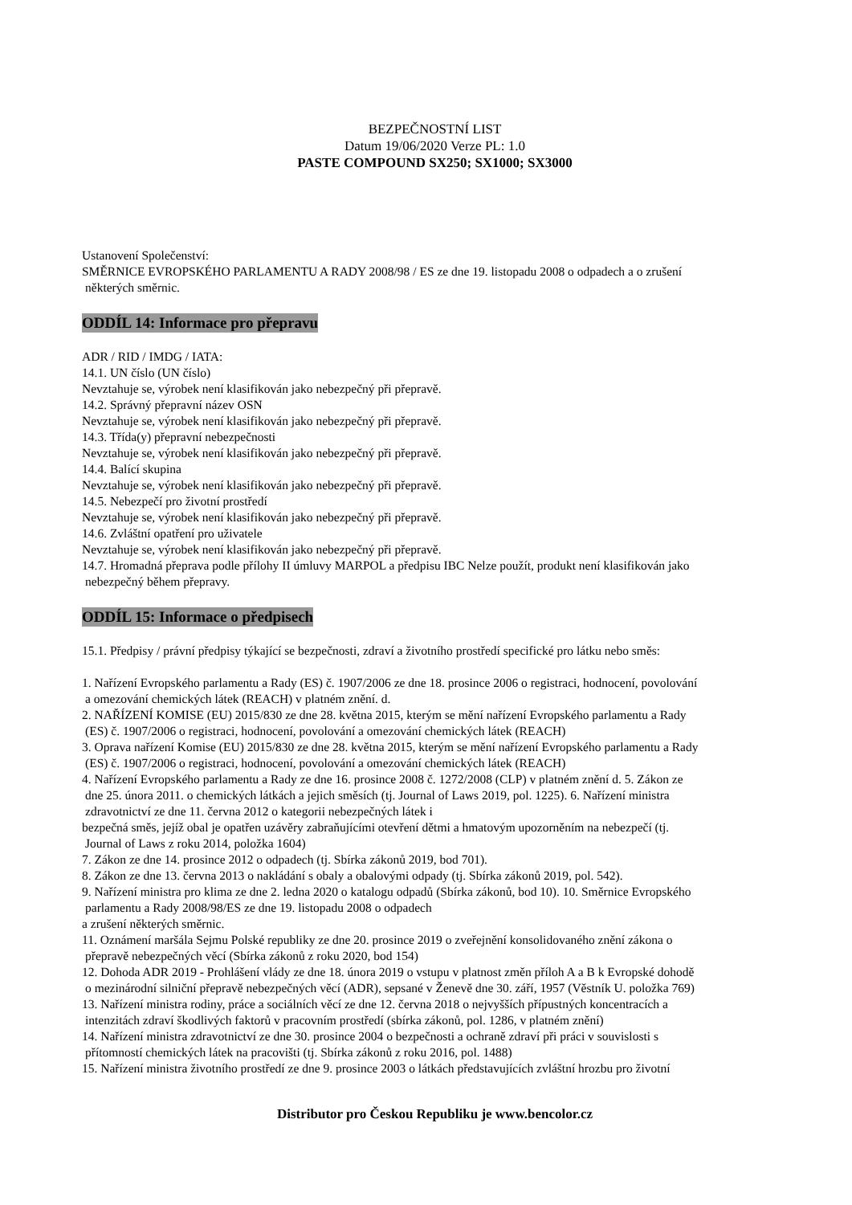BEZPEČNOSTNÍ LIST
Datum 19/06/2020 Verze PL: 1.0
PASTE COMPOUND SX250; SX1000; SX3000
Ustanovení Společenství:
SMĚRNICE EVROPSKÉHO PARLAMENTU A RADY 2008/98 / ES ze dne 19. listopadu 2008 o odpadech a o zrušení
některých směrnic.
ODDÍL 14: Informace pro přepravu
ADR / RID / IMDG / IATA:
14.1. UN číslo (UN číslo)
Nevztahuje se, výrobek není klasifikován jako nebezpečný při přepravě.
14.2. Správný přepravní název OSN
Nevztahuje se, výrobek není klasifikován jako nebezpečný při přepravě.
14.3. Třída(y) přepravní nebezpečnosti
Nevztahuje se, výrobek není klasifikován jako nebezpečný při přepravě.
14.4. Balící skupina
Nevztahuje se, výrobek není klasifikován jako nebezpečný při přepravě.
14.5. Nebezpečí pro životní prostředí
Nevztahuje se, výrobek není klasifikován jako nebezpečný při přepravě.
14.6. Zvláštní opatření pro uživatele
Nevztahuje se, výrobek není klasifikován jako nebezpečný při přepravě.
14.7. Hromadná přeprava podle přílohy II úmluvy MARPOL a předpisu IBC Nelze použít, produkt není klasifikován jako
nebezpečný během přepravy.
ODDÍL 15: Informace o předpisech
15.1. Předpisy / právní předpisy týkající se bezpečnosti, zdraví a životního prostředí specifické pro látku nebo směs:
1. Nařízení Evropského parlamentu a Rady (ES) č. 1907/2006 ze dne 18. prosince 2006 o registraci, hodnocení, povolování
a omezování chemických látek (REACH) v platném znění. d.
2. NAŘÍZENÍ KOMISE (EU) 2015/830 ze dne 28. května 2015, kterým se mění nařízení Evropského parlamentu a Rady
(ES) č. 1907/2006 o registraci, hodnocení, povolování a omezování chemických látek (REACH)
3. Oprava nařízení Komise (EU) 2015/830 ze dne 28. května 2015, kterým se mění nařízení Evropského parlamentu a Rady
(ES) č. 1907/2006 o registraci, hodnocení, povolování a omezování chemických látek (REACH)
4. Nařízení Evropského parlamentu a Rady ze dne 16. prosince 2008 č. 1272/2008 (CLP) v platném znění d. 5. Zákon ze
dne 25. února 2011. o chemických látkách a jejich směsích (tj. Journal of Laws 2019, pol. 1225). 6. Nařízení ministra
zdravotnictví ze dne 11. června 2012 o kategorii nebezpečných látek i
bezpečná směs, jejíž obal je opatřen uzávěry zabraňujícími otevření dětmi a hmatovým upozorněním na nebezpečí (tj.
Journal of Laws z roku 2014, položka 1604)
7. Zákon ze dne 14. prosince 2012 o odpadech (tj. Sbírka zákonů 2019, bod 701).
8. Zákon ze dne 13. června 2013 o nakládání s obaly a obalovými odpady (tj. Sbírka zákonů 2019, pol. 542).
9. Nařízení ministra pro klima ze dne 2. ledna 2020 o katalogu odpadů (Sbírka zákonů, bod 10). 10. Směrnice Evropského
parlamentu a Rady 2008/98/ES ze dne 19. listopadu 2008 o odpadech
a zrušení některých směrnic.
11. Oznámení maršála Sejmu Polské republiky ze dne 20. prosince 2019 o zveřejnění konsolidovaného znění zákona o
přepravě nebezpečných věcí (Sbírka zákonů z roku 2020, bod 154)
12. Dohoda ADR 2019 - Prohlášení vlády ze dne 18. února 2019 o vstupu v platnost změn příloh A a B k Evropské dohodě
o mezinárodní silniční přepravě nebezpečných věcí (ADR), sepsané v Ženevě dne 30. září, 1957 (Věstník U. položka 769)
13. Nařízení ministra rodiny, práce a sociálních věcí ze dne 12. června 2018 o nejvyšších přípustných koncentracích a
intenzitách zdraví škodlivých faktorů v pracovním prostředí (sbírka zákonů, pol. 1286, v platném znění)
14. Nařízení ministra zdravotnictví ze dne 30. prosince 2004 o bezpečnosti a ochraně zdraví při práci v souvislosti s
přítomností chemických látek na pracovišti (tj. Sbírka zákonů z roku 2016, pol. 1488)
15. Nařízení ministra životního prostředí ze dne 9. prosince 2003 o látkách představujících zvláštní hrozbu pro životní
Distributor pro Českou Republiku je www.bencolor.cz